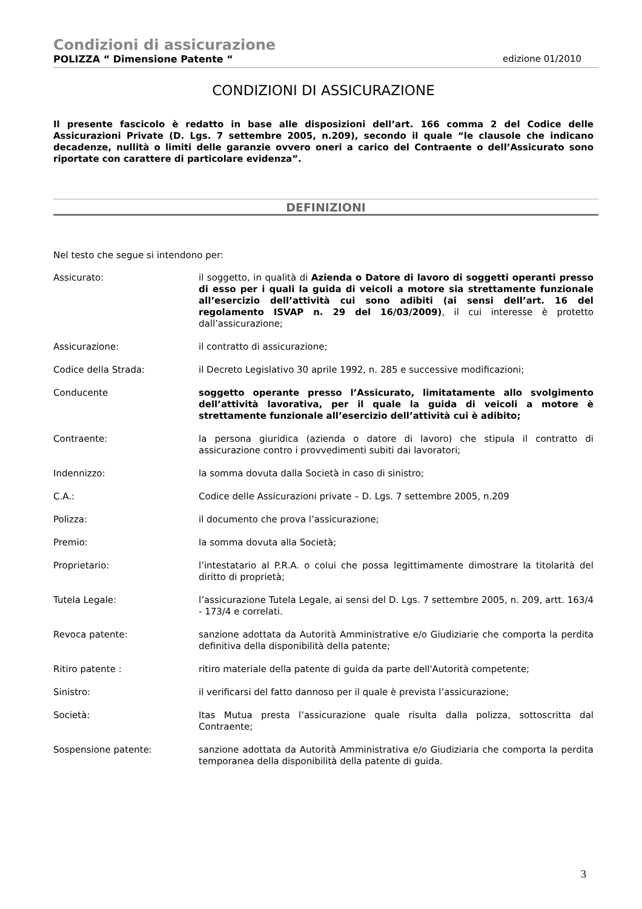Condizioni di assicurazione
POLIZZA “ Dimensione Patente “edizione 01/2010
CONDIZIONI DI ASSICURAZIONE
Il presente fascicolo è redatto in base alle disposizioni dell’art. 166 comma 2 del Codice delle Assicurazioni Private (D. Lgs. 7 settembre 2005, n.209), secondo il quale “le clausole che indicano decadenze, nullità o limiti delle garanzie ovvero oneri a carico del Contraente o dell’Assicurato sono riportate con carattere di particolare evidenza”.
DEFINIZIONI
Nel testo che segue si intendono per:
Assicurato: il soggetto, in qualità di Azienda o Datore di lavoro di soggetti operanti presso di esso per i quali la guida di veicoli a motore sia strettamente funzionale all’esercizio dell’attività cui sono adibiti (ai sensi dell’art. 16 del regolamento ISVAP n. 29 del 16/03/2009), il cui interesse è protetto dall’assicurazione;
Assicurazione: il contratto di assicurazione;
Codice della Strada: il Decreto Legislativo 30 aprile 1992, n. 285 e successive modificazioni;
Conducente soggetto operante presso l’Assicurato, limitatamente allo svolgimento dell’attività lavorativa, per il quale la guida di veicoli a motore è strettamente funzionale all’esercizio dell’attività cui è adibito;
Contraente: la persona giuridica (azienda o datore di lavoro) che stipula il contratto di assicurazione contro i provvedimenti subiti dai lavoratori;
Indennizzo: la somma dovuta dalla Società in caso di sinistro;
C.A.: Codice delle Assicurazioni private – D. Lgs. 7 settembre 2005, n.209
Polizza: il documento che prova l’assicurazione;
Premio: la somma dovuta alla Società;
Proprietario: l’intestatario al P.R.A. o colui che possa legittimamente dimostrare la titolarità del diritto di proprietà;
Tutela Legale: l’assicurazione Tutela Legale, ai sensi del D. Lgs. 7 settembre 2005, n. 209, artt. 163/4 - 173/4 e correlati.
Revoca patente: sanzione adottata da Autorità Amministrative e/o Giudiziarie che comporta la perdita definitiva della disponibilità della patente;
Ritiro patente : ritiro materiale della patente di guida da parte dell'Autorità competente;
Sinistro: il verificarsi del fatto dannoso per il quale è prevista l’assicurazione;
Società: Itas Mutua presta l’assicurazione quale risulta dalla polizza, sottoscritta dal Contraente;
Sospensione patente: sanzione adottata da Autorità Amministrativa e/o Giudiziaria che comporta la perdita temporanea della disponibilità della patente di guida.
3